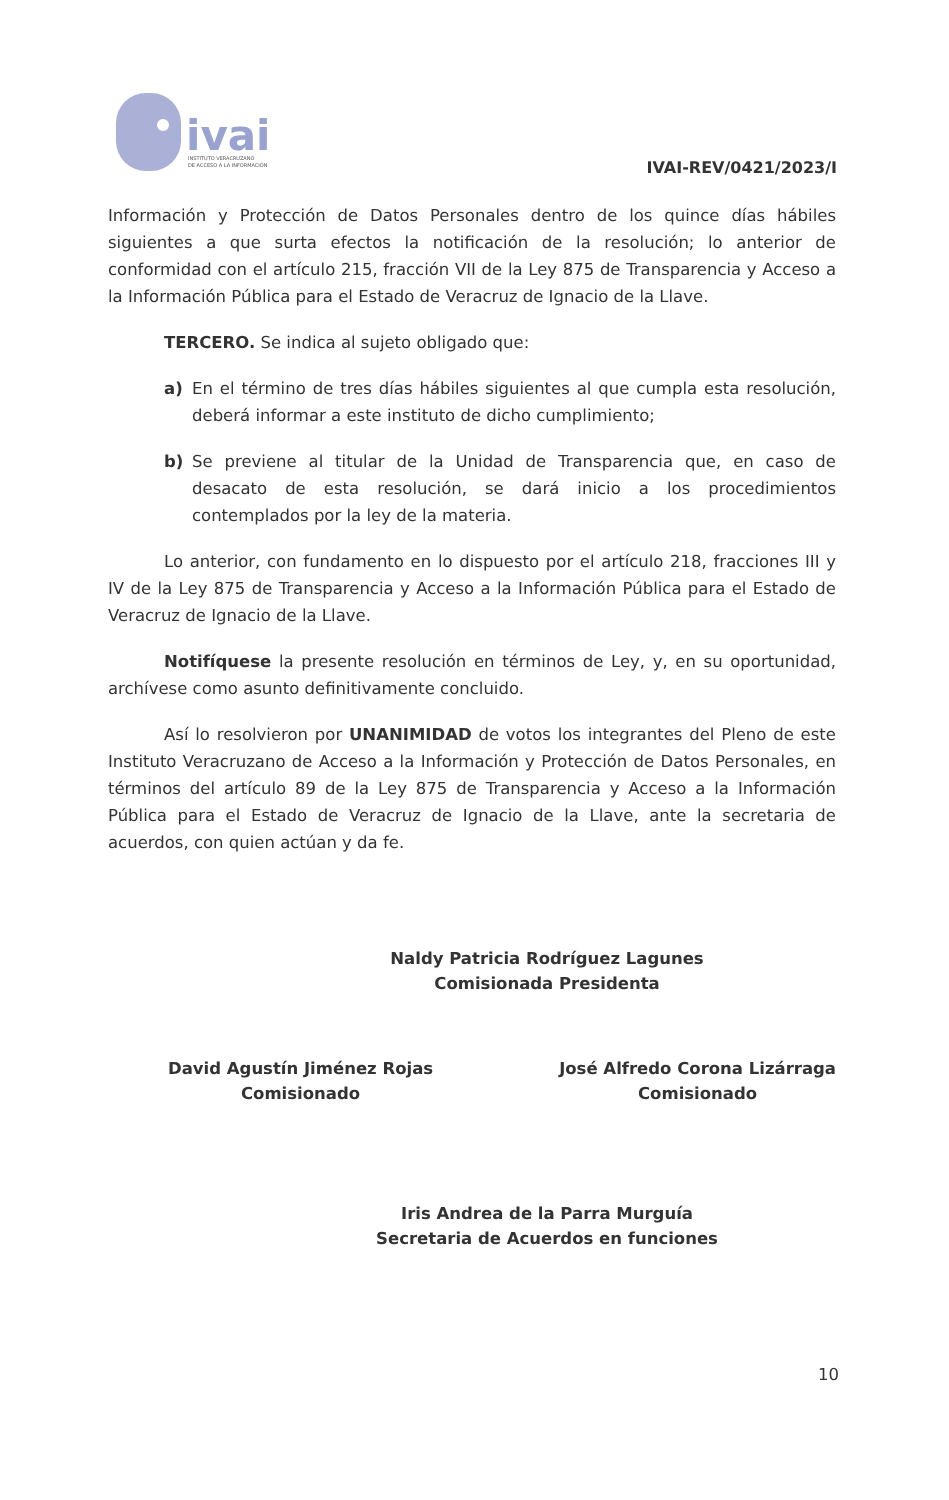ivai
INSTITUTO VERACRUZANO
DE ACCESO A LA INFORMACIÓN
IVAI-REV/0421/2023/I
Información y Protección de Datos Personales dentro de los quince días hábiles siguientes a que surta efectos la notificación de la resolución; lo anterior de conformidad con el artículo 215, fracción VII de la Ley 875 de Transparencia y Acceso a la Información Pública para el Estado de Veracruz de Ignacio de la Llave.
TERCERO. Se indica al sujeto obligado que:
a) En el término de tres días hábiles siguientes al que cumpla esta resolución, deberá informar a este instituto de dicho cumplimiento;
b) Se previene al titular de la Unidad de Transparencia que, en caso de desacato de esta resolución, se dará inicio a los procedimientos contemplados por la ley de la materia.
Lo anterior, con fundamento en lo dispuesto por el artículo 218, fracciones III y IV de la Ley 875 de Transparencia y Acceso a la Información Pública para el Estado de Veracruz de Ignacio de la Llave.
Notifíquese la presente resolución en términos de Ley, y, en su oportunidad, archívese como asunto definitivamente concluido.
Así lo resolvieron por UNANIMIDAD de votos los integrantes del Pleno de este Instituto Veracruzano de Acceso a la Información y Protección de Datos Personales, en términos del artículo 89 de la Ley 875 de Transparencia y Acceso a la Información Pública para el Estado de Veracruz de Ignacio de la Llave, ante la secretaria de acuerdos, con quien actúan y da fe.
Naldy Patricia Rodríguez Lagunes
Comisionada Presidenta
David Agustín Jiménez Rojas
Comisionado
José Alfredo Corona Lizárraga
Comisionado
Iris Andrea de la Parra Murguía
Secretaria de Acuerdos en funciones
10